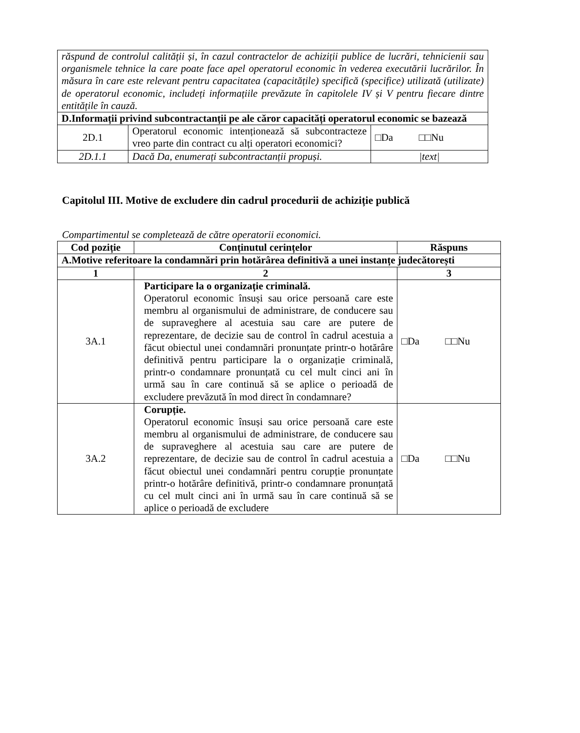| răspund de controlul calității și, în cazul contractelor de achiziții publice de lucrări, tehnicienii sau organismele tehnice la care poate face apel operatorul economic în vederea executării lucrărilor. În măsura în care este relevant pentru capacitatea (capacitățile) specifică (specifice) utilizată (utilizate) de operatorul economic, includeți informațiile prevăzute în capitolele IV și V pentru fiecare dintre entitățile în cauză. | | |
| D.Informații privind subcontractanții pe ale căror capacități operatorul economic se bazează | | |
| 2D.1 | Operatorul economic intenționează să subcontracteze vreo parte din contract cu alți operatori economici? | □Da □□Nu |
| 2D.1.1 | Dacă Da, enumerați subcontractanții propuși. | /text/ |
Capitolul III. Motive de excludere din cadrul procedurii de achiziție publică
Compartimentul se completează de către operatorii economici.
| Cod poziție | Conținutul cerințelor | Răspuns |
| --- | --- | --- |
| A.Motive referitoare la condamnări prin hotărârea definitivă a unei instanțe judecătorești | | |
| 1 | 2 | 3 |
| 3A.1 | Participare la o organizație criminală. Operatorul economic însuși sau orice persoană care este membru al organismului de administrare, de conducere sau de supraveghere al acestuia sau care are putere de reprezentare, de decizie sau de control în cadrul acestuia a făcut obiectul unei condamnări pronunțate printr-o hotărâre definitivă pentru participare la o organizație criminală, printr-o condamnare pronunțată cu cel mult cinci ani în urmă sau în care continuă să se aplice o perioadă de excludere prevăzută în mod direct în condamnare? | □Da □□Nu |
| 3A.2 | Corupție. Operatorul economic însuși sau orice persoană care este membru al organismului de administrare, de conducere sau de supraveghere al acestuia sau care are putere de reprezentare, de decizie sau de control în cadrul acestuia a făcut obiectul unei condamnări pentru corupție pronunțate printr-o hotărâre definitivă, printr-o condamnare pronunțată cu cel mult cinci ani în urmă sau în care continuă să se aplice o perioadă de excludere | □Da □□Nu |